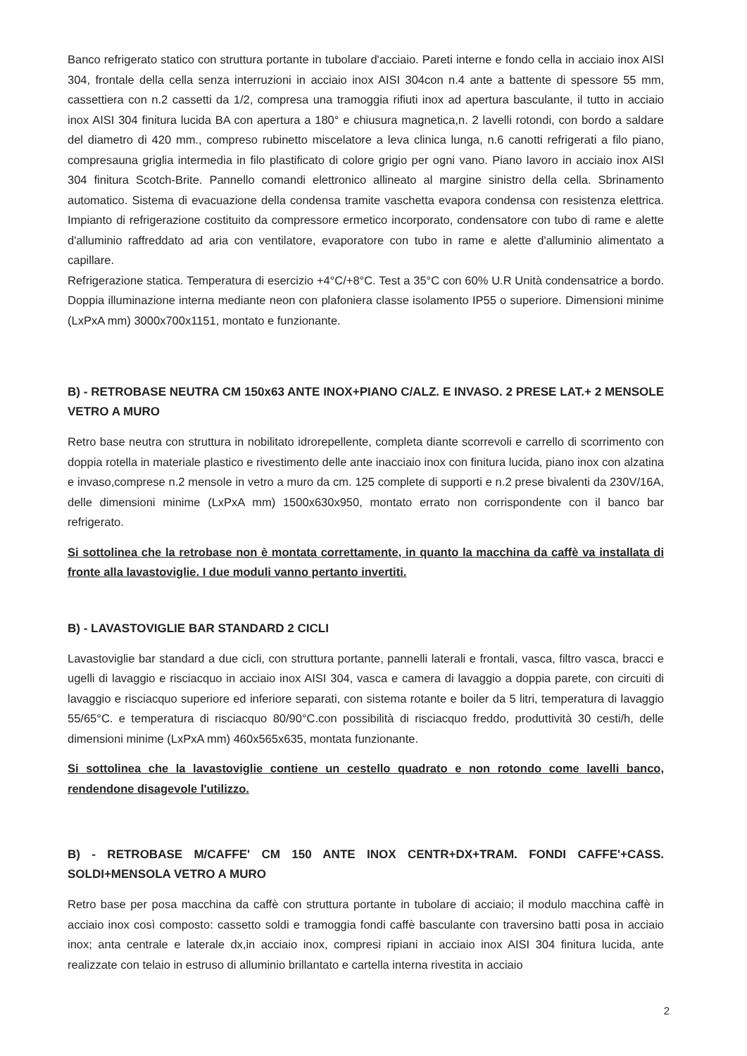Banco refrigerato statico con struttura portante in tubolare d'acciaio. Pareti interne e fondo cella in acciaio inox AISI 304, frontale della cella senza interruzioni in acciaio inox AISI 304con n.4 ante a battente di spessore 55 mm, cassettiera con n.2 cassetti da 1/2, compresa una tramoggia rifiuti inox ad apertura basculante, il tutto in acciaio inox AISI 304 finitura lucida BA con apertura a 180° e chiusura magnetica,n. 2 lavelli rotondi, con bordo a saldare del diametro di 420 mm., compreso rubinetto miscelatore a leva clinica lunga, n.6 canotti refrigerati a filo piano, compresauna griglia intermedia in filo plastificato di colore grigio per ogni vano. Piano lavoro in acciaio inox AISI 304 finitura Scotch-Brite. Pannello comandi elettronico allineato al margine sinistro della cella. Sbrinamento automatico. Sistema di evacuazione della condensa tramite vaschetta evapora condensa con resistenza elettrica. Impianto di refrigerazione costituito da compressore ermetico incorporato, condensatore con tubo di rame e alette d'alluminio raffreddato ad aria con ventilatore, evaporatore con tubo in rame e alette d'alluminio alimentato a capillare.
Refrigerazione statica. Temperatura di esercizio +4°C/+8°C. Test a 35°C con 60% U.R Unità condensatrice a bordo. Doppia illuminazione interna mediante neon con plafoniera classe isolamento IP55 o superiore. Dimensioni minime (LxPxA mm) 3000x700x1151, montato e funzionante.
B) - RETROBASE NEUTRA CM 150x63 ANTE INOX+PIANO C/ALZ. E INVASO. 2 PRESE LAT.+ 2 MENSOLE VETRO A MURO
Retro base neutra con struttura in nobilitato idrorepellente, completa diante scorrevoli e carrello di scorrimento con doppia rotella in materiale plastico e rivestimento delle ante inacciaio inox con finitura lucida, piano inox con alzatina e invaso,comprese n.2 mensole in vetro a muro da cm. 125 complete di supporti e n.2 prese bivalenti da 230V/16A, delle dimensioni minime (LxPxA mm) 1500x630x950, montato errato non corrispondente con il banco bar refrigerato.
Si sottolinea che la retrobase non è montata correttamente, in quanto la macchina da caffè va installata di fronte alla lavastoviglie. I due moduli vanno pertanto invertiti.
B) - LAVASTOVIGLIE BAR STANDARD 2 CICLI
Lavastoviglie bar standard a due cicli, con struttura portante, pannelli laterali e frontali, vasca, filtro vasca, bracci e ugelli di lavaggio e risciacquo in acciaio inox AISI 304, vasca e camera di lavaggio a doppia parete, con circuiti di lavaggio e risciacquo superiore ed inferiore separati, con sistema rotante e boiler da 5 litri, temperatura di lavaggio 55/65°C. e temperatura di risciacquo 80/90°C.con possibilità di risciacquo freddo, produttività 30 cesti/h, delle dimensioni minime (LxPxA mm) 460x565x635, montata funzionante.
Si sottolinea che la lavastoviglie contiene un cestello quadrato e non rotondo come lavelli banco, rendendone disagevole l'utilizzo.
B) - RETROBASE M/CAFFE' CM 150 ANTE INOX CENTR+DX+TRAM. FONDI CAFFE'+CASS. SOLDI+MENSOLA VETRO A MURO
Retro base per posa macchina da caffè con struttura portante in tubolare di acciaio; il modulo macchina caffè in acciaio inox così composto: cassetto soldi e tramoggia fondi caffè basculante con traversino batti posa in acciaio inox; anta centrale e laterale dx,in acciaio inox, compresi ripiani in acciaio inox AISI 304 finitura lucida, ante realizzate con telaio in estruso di alluminio brillantato e cartella interna rivestita in acciaio
2